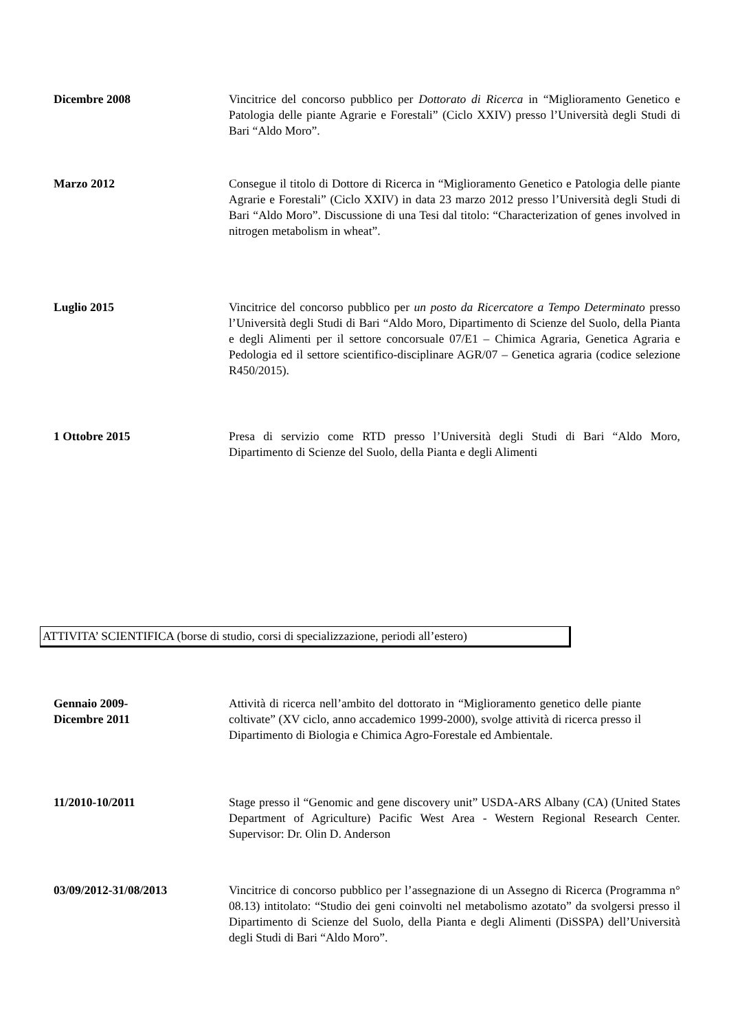Dicembre 2008 Vincitrice del concorso pubblico per Dottorato di Ricerca in “Miglioramento Genetico e Patologia delle piante Agrarie e Forestali” (Ciclo XXIV) presso l’Università degli Studi di Bari “Aldo Moro”.
Marzo 2012 Consegue il titolo di Dottore di Ricerca in “Miglioramento Genetico e Patologia delle piante Agrarie e Forestali” (Ciclo XXIV) in data 23 marzo 2012 presso l’Università degli Studi di Bari “Aldo Moro”. Discussione di una Tesi dal titolo: “Characterization of genes involved in nitrogen metabolism in wheat”.
Luglio 2015 Vincitrice del concorso pubblico per un posto da Ricercatore a Tempo Determinato presso l’Università degli Studi di Bari “Aldo Moro, Dipartimento di Scienze del Suolo, della Pianta e degli Alimenti per il settore concorsuale 07/E1 – Chimica Agraria, Genetica Agraria e Pedologia ed il settore scientifico-disciplinare AGR/07 – Genetica agraria (codice selezione R450/2015).
1 Ottobre 2015 Presa di servizio come RTD presso l’Università degli Studi di Bari “Aldo Moro, Dipartimento di Scienze del Suolo, della Pianta e degli Alimenti
ATTIVITA’ SCIENTIFICA (borse di studio, corsi di specializzazione, periodi all’estero)
Gennaio 2009-
Dicembre 2011
Attività di ricerca nell’ambito del dottorato in “Miglioramento genetico delle piante coltivate” (XV ciclo, anno accademico 1999-2000), svolge attività di ricerca presso il Dipartimento di Biologia e Chimica Agro-Forestale ed Ambientale.
11/2010-10/2011 Stage presso il “Genomic and gene discovery unit” USDA-ARS Albany (CA) (United States Department of Agriculture) Pacific West Area - Western Regional Research Center. Supervisor: Dr. Olin D. Anderson
03/09/2012-31/08/2013 Vincitrice di concorso pubblico per l’assegnazione di un Assegno di Ricerca (Programma n° 08.13) intitolato: “Studio dei geni coinvolti nel metabolismo azotato” da svolgersi presso il Dipartimento di Scienze del Suolo, della Pianta e degli Alimenti (DiSSPA) dell’Università degli Studi di Bari “Aldo Moro”.